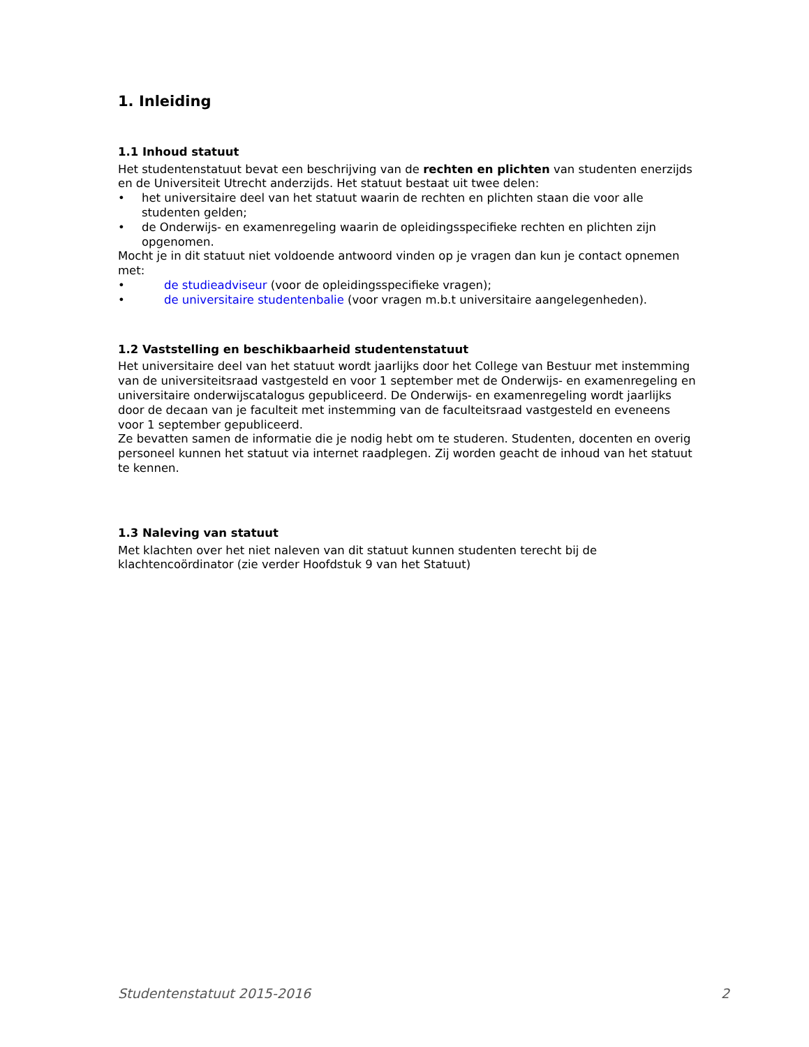1. Inleiding
1.1 Inhoud statuut
Het studentenstatuut bevat een beschrijving van de rechten en plichten van studenten enerzijds en de Universiteit Utrecht anderzijds. Het statuut bestaat uit twee delen:
• het universitaire deel van het statuut waarin de rechten en plichten staan die voor alle studenten gelden;
• de Onderwijs- en examenregeling waarin de opleidingsspecifieke rechten en plichten zijn opgenomen.
Mocht je in dit statuut niet voldoende antwoord vinden op je vragen dan kun je contact opnemen met:
• de studieadviseur (voor de opleidingsspecifieke vragen);
• de universitaire studentenbalie (voor vragen m.b.t universitaire aangelegenheden).
1.2 Vaststelling en beschikbaarheid studentenstatuut
Het universitaire deel van het statuut wordt jaarlijks door het College van Bestuur met instemming van de universiteitsraad vastgesteld en voor 1 september met de Onderwijs- en examenregeling en universitaire onderwijscatalogus gepubliceerd. De Onderwijs- en examenregeling wordt jaarlijks door de decaan van je faculteit met instemming van de faculteitsraad vastgesteld en eveneens voor 1 september gepubliceerd.
Ze bevatten samen de informatie die je nodig hebt om te studeren. Studenten, docenten en overig personeel kunnen het statuut via internet raadplegen. Zij worden geacht de inhoud van het statuut te kennen.
1.3 Naleving van statuut
Met klachten over het niet naleven van dit statuut kunnen studenten terecht bij de klachtencoördinator (zie verder Hoofdstuk 9 van het Statuut)
Studentenstatuut 2015-2016 2